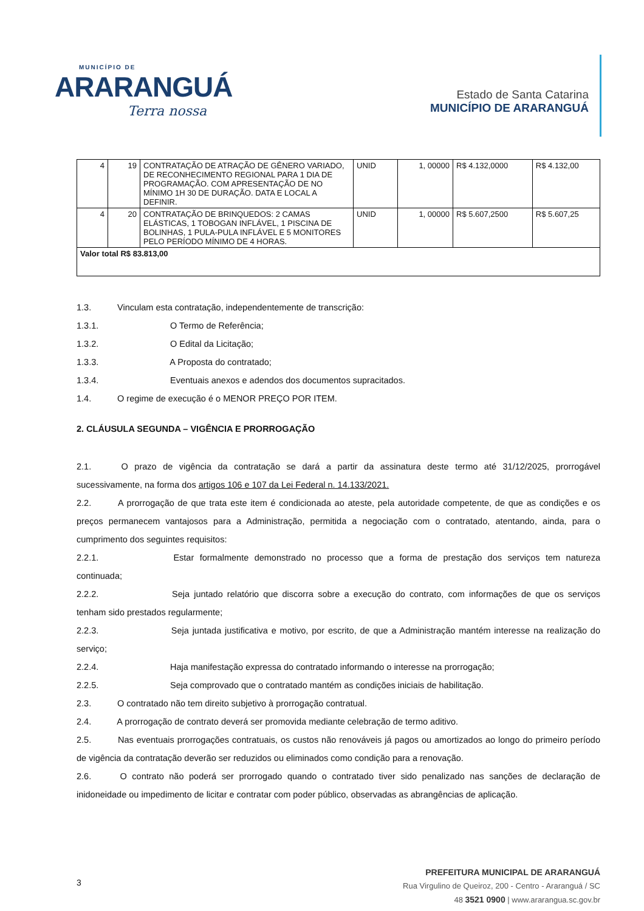MUNICÍPIO DE
ARARANGUÁ
Terra nossa
Estado de Santa Catarina
MUNICÍPIO DE ARARANGUÁ
| 4 | 19 | CONTRATAÇÃO DE ATRAÇÃO DE GÊNERO VARIADO, DE RECONHECIMENTO REGIONAL PARA 1 DIA DE PROGRAMAÇÃO. COM APRESENTAÇÃO DE NO MÍNIMO 1H 30 DE DURAÇÃO. DATA E LOCAL A DEFINIR. | UNID | 1, 00000 | R$ 4.132,0000 | R$ 4.132,00 |
| 4 | 20 | CONTRATAÇÃO DE BRINQUEDOS: 2 CAMAS ELÁSTICAS, 1 TOBOGAN INFLÁVEL, 1 PISCINA DE BOLINHAS, 1 PULA-PULA INFLÁVEL E 5 MONITORES PELO PERÍODO MÍNIMO DE 4 HORAS. | UNID | 1, 00000 | R$ 5.607,2500 | R$ 5.607,25 |
| Valor total R$ 83.813,00 | | | | | | |
1.3. Vinculam esta contratação, independentemente de transcrição:
1.3.1. O Termo de Referência;
1.3.2. O Edital da Licitação;
1.3.3. A Proposta do contratado;
1.3.4. Eventuais anexos e adendos dos documentos supracitados.
1.4. O regime de execução é o MENOR PREÇO POR ITEM.
2. CLÁUSULA SEGUNDA – VIGÊNCIA E PRORROGAÇÃO
2.1. O prazo de vigência da contratação se dará a partir da assinatura deste termo até 31/12/2025, prorrogável sucessivamente, na forma dos artigos 106 e 107 da Lei Federal n. 14.133/2021.
2.2. A prorrogação de que trata este item é condicionada ao ateste, pela autoridade competente, de que as condições e os preços permanecem vantajosos para a Administração, permitida a negociação com o contratado, atentando, ainda, para o cumprimento dos seguintes requisitos:
2.2.1. Estar formalmente demonstrado no processo que a forma de prestação dos serviços tem natureza continuada;
2.2.2. Seja juntado relatório que discorra sobre a execução do contrato, com informações de que os serviços tenham sido prestados regularmente;
2.2.3. Seja juntada justificativa e motivo, por escrito, de que a Administração mantém interesse na realização do serviço;
2.2.4. Haja manifestação expressa do contratado informando o interesse na prorrogação;
2.2.5. Seja comprovado que o contratado mantém as condições iniciais de habilitação.
2.3. O contratado não tem direito subjetivo à prorrogação contratual.
2.4. A prorrogação de contrato deverá ser promovida mediante celebração de termo aditivo.
2.5. Nas eventuais prorrogações contratuais, os custos não renováveis já pagos ou amortizados ao longo do primeiro período de vigência da contratação deverão ser reduzidos ou eliminados como condição para a renovação.
2.6. O contrato não poderá ser prorrogado quando o contratado tiver sido penalizado nas sanções de declaração de inidoneidade ou impedimento de licitar e contratar com poder público, observadas as abrangências de aplicação.
3
PREFEITURA MUNICIPAL DE ARARANGUÁ
Rua Virgulino de Queiroz, 200 - Centro - Araranguá / SC
48 3521 0900 | www.ararangua.sc.gov.br